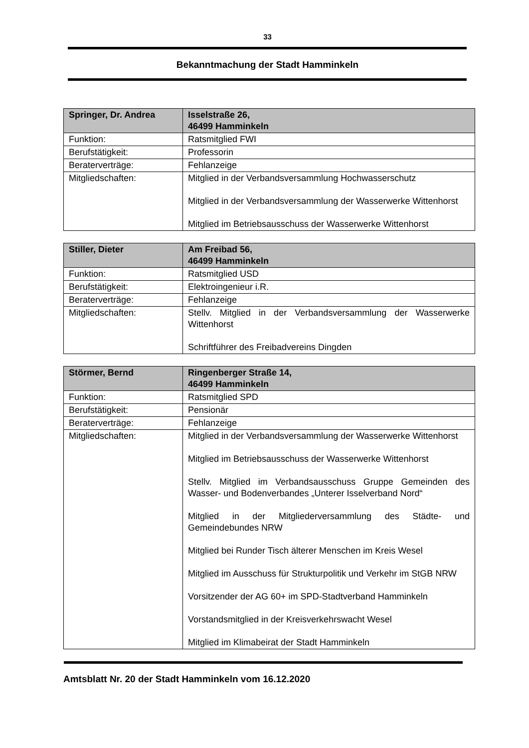33
Bekanntmachung der Stadt Hamminkeln
| Springer, Dr. Andrea | Isselstraße 26, 46499 Hamminkeln |
| Funktion: | Ratsmitglied FWI |
| Berufstätigkeit: | Professorin |
| Beraterverträge: | Fehlanzeige |
| Mitgliedschaften: | Mitglied in der Verbandsversammlung Hochwasserschutz Mitglied in der Verbandsversammlung der Wasserwerke Wittenhorst Mitglied im Betriebsausschuss der Wasserwerke Wittenhorst |
| Stiller, Dieter | Am Freibad 56, 46499 Hamminkeln |
| Funktion: | Ratsmitglied USD |
| Berufstätigkeit: | Elektroingenieur i.R. |
| Beraterverträge: | Fehlanzeige |
| Mitgliedschaften: | Stellv. Mitglied in der Verbandsversammlung der Wasserwerke Wittenhorst Schriftführer des Freibadvereins Dingden |
| Störmer, Bernd | Ringenberger Straße 14, 46499 Hamminkeln |
| Funktion: | Ratsmitglied SPD |
| Berufstätigkeit: | Pensionär |
| Beraterverträge: | Fehlanzeige |
| Mitgliedschaften: | Mitglied in der Verbandsversammlung der Wasserwerke Wittenhorst Mitglied im Betriebsausschuss der Wasserwerke Wittenhorst Stellv. Mitglied im Verbandsausschuss Gruppe Gemeinden des Wasser- und Bodenverbandes „Unterer Isselverband Nord“ Mitglied in der Mitgliederversammlung des Städte- und Gemeindebundes NRW Mitglied bei Runder Tisch älterer Menschen im Kreis Wesel Mitglied im Ausschuss für Strukturpolitik und Verkehr im StGB NRW Vorsitzender der AG 60+ im SPD-Stadtverband Hamminkeln Vorstandsmitglied in der Kreisverkehrswacht Wesel Mitglied im Klimabeirat der Stadt Hamminkeln |
Amtsblatt Nr. 20 der Stadt Hamminkeln vom 16.12.2020